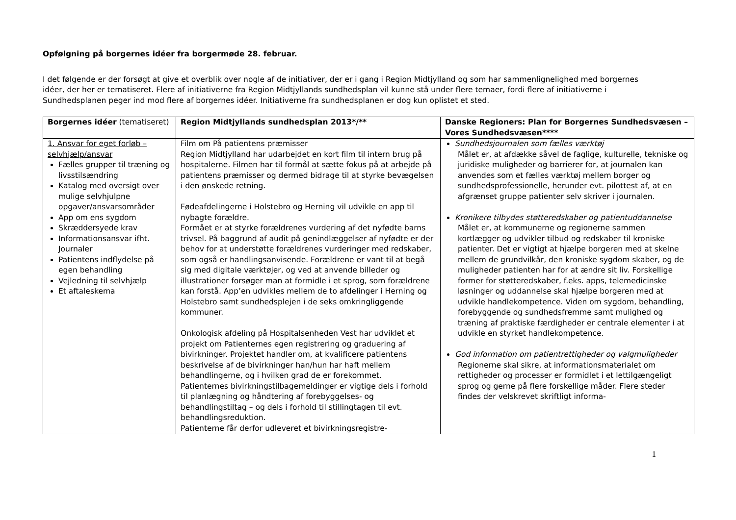Opfølgning på borgernes idéer fra borgermøde 28. februar.
I det følgende er der forsøgt at give et overblik over nogle af de initiativer, der er i gang i Region Midtjylland og som har sammenlignelighed med borgernes idéer, der her er tematiseret. Flere af initiativerne fra Region Midtjyllands sundhedsplan vil kunne stå under flere temaer, fordi flere af initiativerne i Sundhedsplanen peger ind mod flere af borgernes idéer. Initiativerne fra sundhedsplanen er dog kun oplistet et sted.
| Borgernes idéer (tematiseret) | Region Midtjyllands sundhedsplan 2013*/** | Danske Regioners: Plan for Borgernes Sundhedsvæsen – Vores Sundhedsvæsen**** |
| --- | --- | --- |
| 1. Ansvar for eget forløb – selvhjælp/ansvar Fælles grupper til træning og livsstilsændring Katalog med oversigt over mulige selvhjulpne opgaver/ansvarsområder App om ens sygdom Skræddersyede krav Informationsansvar ifht. Journaler Patientens indflydelse på egen behandling Vejledning til selvhjælp Et aftaleskema | Film om På patientens præmisser Region Midtjylland har udarbejdet en kort film til intern brug på hospitalerne. Filmen har til formål at sætte fokus på at arbejde på patientens præmisser og dermed bidrage til at styrke bevægelsen i den ønskede retning. Fødeafdelingerne i Holstebro og Herning vil udvikle en app til nybagte forældre. Formået er at styrke forældrenes vurdering af det nyfødte barns trivsel. På baggrund af audit på genindlæggelser af nyfødte er der behov for at understøtte forældrenes vurderinger med redskaber, som også er handlingsanvisende. Forældrene er vant til at begå sig med digitale værktøjer, og ved at anvende billeder og illustrationer forsøger man at formidle i et sprog, som forældrene kan forstå. App’en udvikles mellem de to afdelinger i Herning og Holstebro samt sundhedsplejen i de seks omkringliggende kommuner. Onkologisk afdeling på Hospitalsenheden Vest har udviklet et projekt om Patienternes egen registrering og graduering af bivirkninger. Projektet handler om, at kvalificere patientens beskrivelse af de bivirkninger han/hun har haft mellem behandlingerne, og i hvilken grad de er forekommet. Patienternes bivirkningstilbagemeldinger er vigtige dels i forhold til planlægning og håndtering af forebyggelses- og behandlingstiltag – og dels i forhold til stillingtagen til evt. behandlingsreduktion. Patienterne får derfor udleveret et bivirkningsregistre- | Sundhedsjournalen som fælles værktøj Målet er, at afdække såvel de faglige, kulturelle, tekniske og juridiske muligheder og barrierer for, at journalen kan anvendes som et fælles værktøj mellem borger og sundhedsprofessionelle, herunder evt. pilottest af, at en afgrænset gruppe patienter selv skriver i journalen. Kronikere tilbydes støtteredskaber og patientuddannelse Målet er, at kommunerne og regionerne sammen kortlægger og udvikler tilbud og redskaber til kroniske patienter. Det er vigtigt at hjælpe borgeren med at skelne mellem de grundvilkår, den kroniske sygdom skaber, og de muligheder patienten har for at ændre sit liv. Forskellige former for støtteredskaber, f.eks. apps, telemedicinske løsninger og uddannelse skal hjælpe borgeren med at udvikle handlekompetence. Viden om sygdom, behandling, forebyggende og sundhedsfremme samt mulighed og træning af praktiske færdigheder er centrale elementer i at udvikle en styrket handlekompetence. God information om patientrettigheder og valgmuligheder Regionerne skal sikre, at informationsmaterialet om rettigheder og processer er formidlet i et lettilgængeligt sprog og gerne på flere forskellige måder. Flere steder findes der velskrevet skriftligt informa- |
1